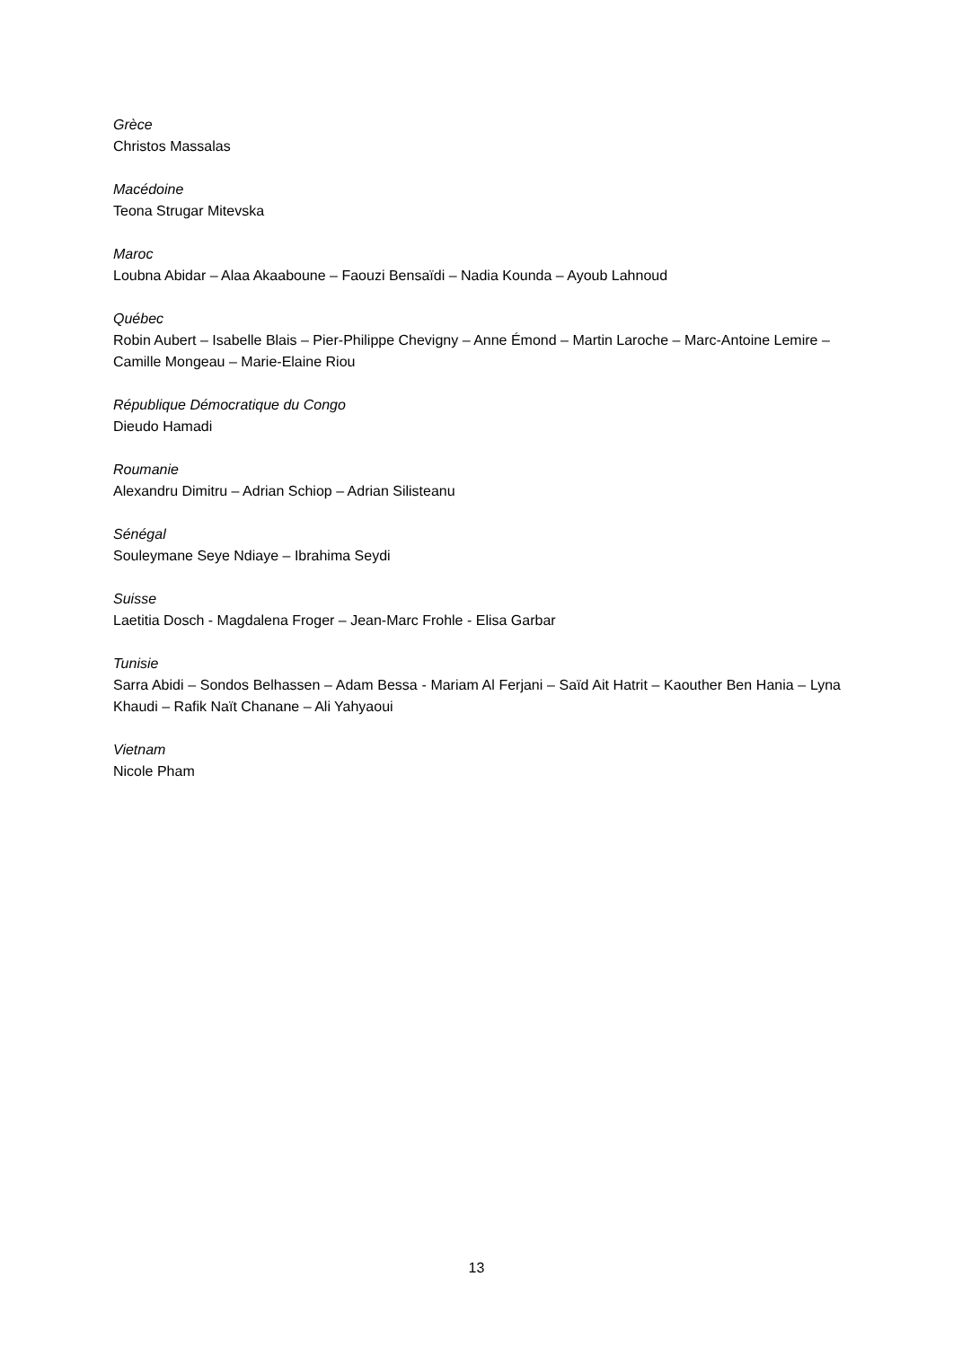Grèce
Christos Massalas
Macédoine
Teona Strugar Mitevska
Maroc
Loubna Abidar – Alaa Akaaboune – Faouzi Bensaïdi – Nadia Kounda – Ayoub Lahnoud
Québec
Robin Aubert – Isabelle Blais – Pier-Philippe Chevigny – Anne Émond – Martin Laroche – Marc-Antoine Lemire – Camille Mongeau – Marie-Elaine Riou
République Démocratique du Congo
Dieudo Hamadi
Roumanie
Alexandru Dimitru – Adrian Schiop – Adrian Silisteanu
Sénégal
Souleymane Seye Ndiaye – Ibrahima Seydi
Suisse
Laetitia Dosch - Magdalena Froger – Jean-Marc Frohle - Elisa Garbar
Tunisie
Sarra Abidi – Sondos Belhassen – Adam Bessa - Mariam Al Ferjani – Saïd Ait Hatrit – Kaouther Ben Hania – Lyna Khaudi – Rafik Naït Chanane – Ali Yahyaoui
Vietnam
Nicole Pham
13